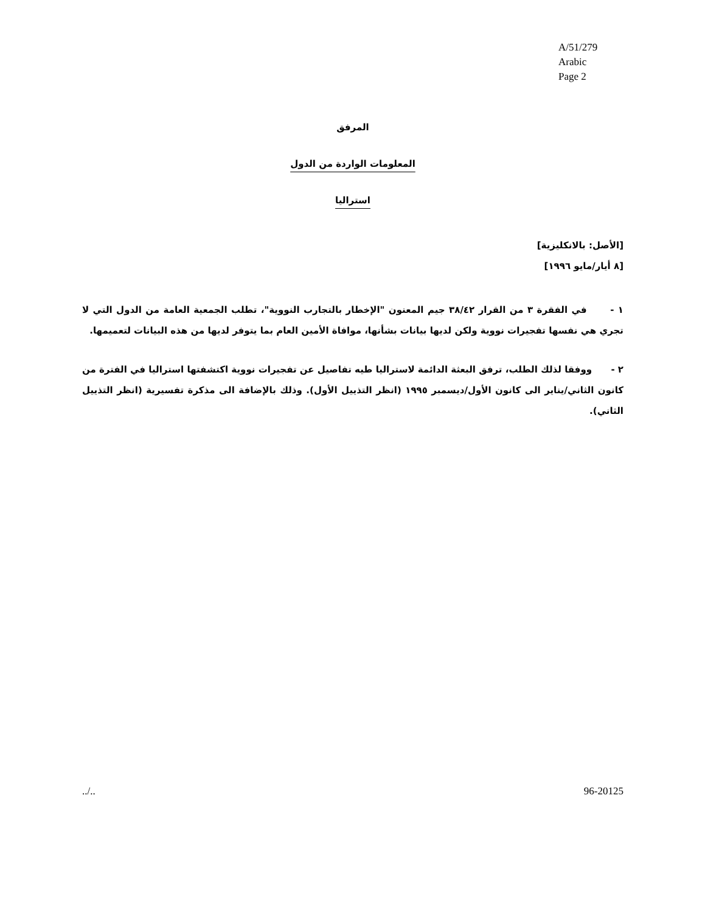A/51/279
Arabic
Page 2
المرفق
المعلومات الواردة من الدول
استراليا
[الأصل: بالانكليزية]
[٨ أيار/مايو ١٩٩٦]
١ - في الفقرة ٣ من القرار ٣٨/٤٢ جيم المعنون "الإخطار بالتجارب النووية"، تطلب الجمعية العامة من الدول التي لا تجري هي نفسها تفجيرات نووية ولكن لديها بيانات بشأنها، موافاة الأمين العام بما يتوفر لديها من هذه البيانات لتعميمها.
٢ - ووفقا لذلك الطلب، ترفق البعثة الدائمة لاستراليا طيه تفاصيل عن تفجيرات نووية اكتشفتها استراليا في الفترة من كانون الثاني/يناير الى كانون الأول/ديسمبر ١٩٩٥ (انظر التذييل الأول). وذلك بالإضافة الى مذكرة تفسيرية (انظر التذييل الثاني).
../.. 96-20125